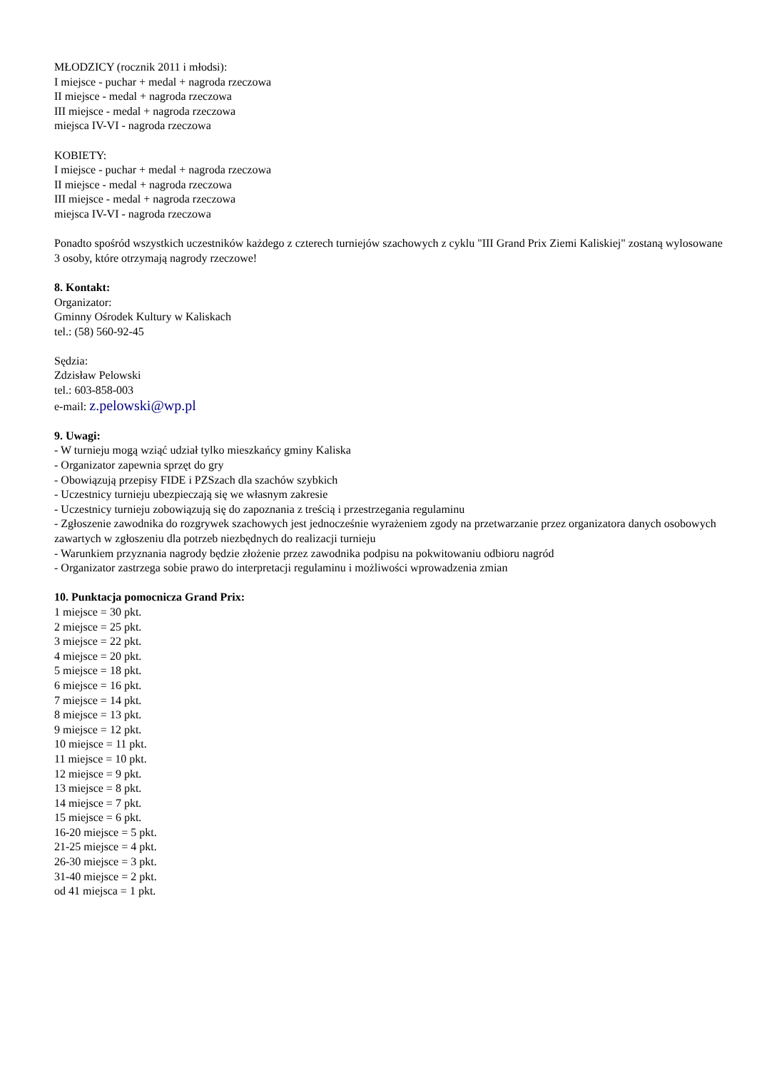MŁODZICY (rocznik 2011 i młodsi):
I miejsce - puchar + medal + nagroda rzeczowa
II miejsce - medal + nagroda rzeczowa
III miejsce - medal + nagroda rzeczowa
miejsca IV-VI - nagroda rzeczowa
KOBIETY:
I miejsce - puchar + medal + nagroda rzeczowa
II miejsce - medal + nagroda rzeczowa
III miejsce - medal + nagroda rzeczowa
miejsca IV-VI - nagroda rzeczowa
Ponadto spośród wszystkich uczestników każdego z czterech turniejów szachowych z cyklu "III Grand Prix Ziemi Kaliskiej" zostaną wylosowane 3 osoby, które otrzymają nagrody rzeczowe!
8. Kontakt:
Organizator:
Gminny Ośrodek Kultury w Kaliskach
tel.: (58) 560-92-45
Sędzia:
Zdzisław Pelowski
tel.: 603-858-003
e-mail: z.pelowski@wp.pl
9. Uwagi:
- W turnieju mogą wziąć udział tylko mieszkańcy gminy Kaliska
- Organizator zapewnia sprzęt do gry
- Obowiązują przepisy FIDE i PZSzach dla szachów szybkich
- Uczestnicy turnieju ubezpieczają się we własnym zakresie
- Uczestnicy turnieju zobowiązują się do zapoznania z treścią i przestrzegania regulaminu
- Zgłoszenie zawodnika do rozgrywek szachowych jest jednocześnie wyrażeniem zgody na przetwarzanie przez organizatora danych osobowych zawartych w zgłoszeniu dla potrzeb niezbędnych do realizacji turnieju
- Warunkiem przyznania nagrody będzie złożenie przez zawodnika podpisu na pokwitowaniu odbioru nagród
- Organizator zastrzega sobie prawo do interpretacji regulaminu i możliwości wprowadzenia zmian
10. Punktacja pomocnicza Grand Prix:
1 miejsce = 30 pkt.
2 miejsce = 25 pkt.
3 miejsce = 22 pkt.
4 miejsce = 20 pkt.
5 miejsce = 18 pkt.
6 miejsce = 16 pkt.
7 miejsce = 14 pkt.
8 miejsce = 13 pkt.
9 miejsce = 12 pkt.
10 miejsce = 11 pkt.
11 miejsce = 10 pkt.
12 miejsce = 9 pkt.
13 miejsce = 8 pkt.
14 miejsce = 7 pkt.
15 miejsce = 6 pkt.
16-20 miejsce = 5 pkt.
21-25 miejsce = 4 pkt.
26-30 miejsce = 3 pkt.
31-40 miejsce = 2 pkt.
od 41 miejsca = 1 pkt.